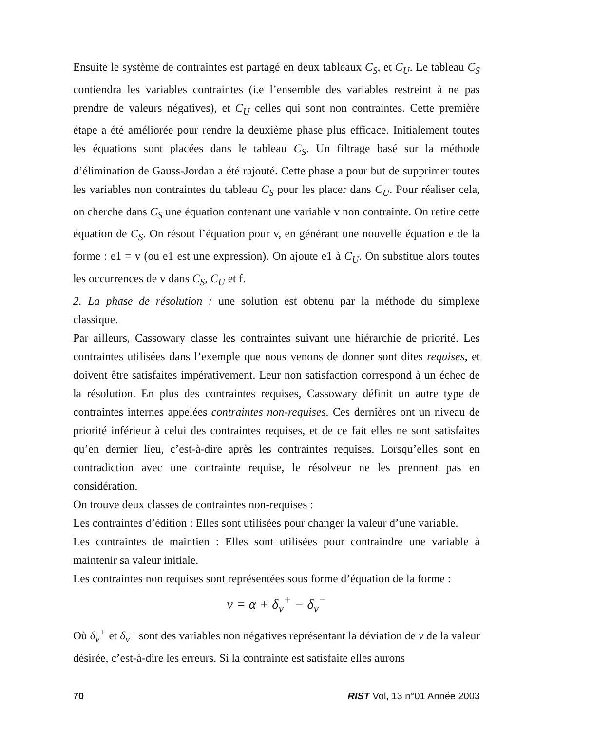Ensuite le système de contraintes est partagé en deux tableaux C<sub>S</sub>, et C<sub>U</sub>. Le tableau C<sub>S</sub> contiendra les variables contraintes (i.e l’ensemble des variables restreint à ne pas prendre de valeurs négatives), et C<sub>U</sub> celles qui sont non contraintes. Cette première étape a été améliorée pour rendre la deuxième phase plus efficace. Initialement toutes les équations sont placées dans le tableau C<sub>S</sub>. Un filtrage basé sur la méthode d’élimination de Gauss-Jordan a été rajouté. Cette phase a pour but de supprimer toutes les variables non contraintes du tableau C<sub>S</sub> pour les placer dans C<sub>U</sub>. Pour réaliser cela, on cherche dans C<sub>S</sub> une équation contenant une variable v non contrainte. On retire cette équation de C<sub>S</sub>. On résout l’équation pour v, en générant une nouvelle équation e de la forme : e1 = v (ou e1 est une expression). On ajoute e1 à C<sub>U</sub>. On substitue alors toutes les occurrences de v dans C<sub>S</sub>, C<sub>U</sub> et f.
2. La phase de résolution : une solution est obtenu par la méthode du simplexe classique.
Par ailleurs, Cassowary classe les contraintes suivant une hiérarchie de priorité. Les contraintes utilisées dans l’exemple que nous venons de donner sont dites requises, et doivent être satisfaites impérativement. Leur non satisfaction correspond à un échec de la résolution. En plus des contraintes requises, Cassowary définit un autre type de contraintes internes appelées contraintes non-requises. Ces dernières ont un niveau de priorité inférieur à celui des contraintes requises, et de ce fait elles ne sont satisfaites qu’en dernier lieu, c’est-à-dire après les contraintes requises. Lorsqu’elles sont en contradiction avec une contrainte requise, le résolveur ne les prennent pas en considération.
On trouve deux classes de contraintes non-requises :
Les contraintes d’édition : Elles sont utilisées pour changer la valeur d’une variable.
Les contraintes de maintien : Elles sont utilisées pour contraindre une variable à maintenir sa valeur initiale.
Les contraintes non requises sont représentées sous forme d’équation de la forme :
v = α + δ<sub>v</sub><sup>+</sup> − δ<sub>v</sub><sup>−</sup>
Où δ<sub>v</sub><sup>+</sup> et δ<sub>v</sub><sup>−</sup> sont des variables non négatives représentant la déviation de v de la valeur désirée, c’est-à-dire les erreurs. Si la contrainte est satisfaite elles aurons
70 RIST Vol, 13 n°01 Année 2003